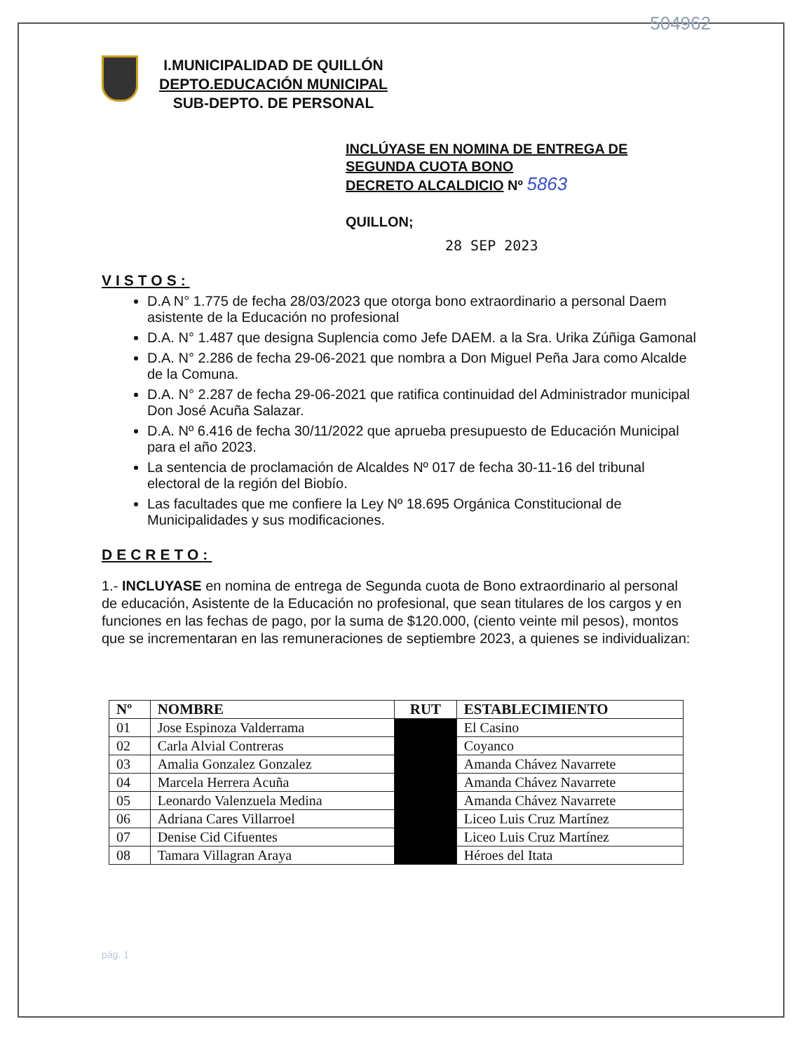504962
I.MUNICIPALIDAD DE QUILLÓN
DEPTO.EDUCACIÓN MUNICIPAL
SUB-DEPTO. DE PERSONAL
INCLÚYASE EN NOMINA DE ENTREGA DE
SEGUNDA CUOTA BONO
DECRETO ALCALDICIO Nº 5863
QUILLON;
28 SEP 2023
VISTOS:
D.A N° 1.775 de fecha 28/03/2023 que otorga bono extraordinario a personal Daem asistente de la Educación no profesional
D.A. N° 1.487 que designa Suplencia como Jefe DAEM. a la Sra. Urika Zúñiga Gamonal
D.A. N° 2.286 de fecha 29-06-2021 que nombra a Don Miguel Peña Jara como Alcalde de la Comuna.
D.A. N° 2.287 de fecha 29-06-2021 que ratifica continuidad del Administrador municipal Don José Acuña Salazar.
D.A. Nº 6.416 de fecha 30/11/2022 que aprueba presupuesto de Educación Municipal para el año 2023.
La sentencia de proclamación de Alcaldes Nº 017 de fecha 30-11-16 del tribunal electoral de la región del Biobío.
Las facultades que me confiere la Ley Nº 18.695 Orgánica Constitucional de Municipalidades y sus modificaciones.
DECRETO:
1.- INCLUYASE en nomina de entrega de Segunda cuota de Bono extraordinario al personal de educación, Asistente de la Educación no profesional, que sean titulares de los cargos y en funciones en las fechas de pago, por la suma de $120.000, (ciento veinte mil pesos), montos que se incrementaran en las remuneraciones de septiembre 2023, a quienes se individualizan:
| Nº | NOMBRE | RUT | ESTABLECIMIENTO |
| --- | --- | --- | --- |
| 01 | Jose Espinoza Valderrama | | El Casino |
| 02 | Carla Alvial Contreras | | Coyanco |
| 03 | Amalia Gonzalez Gonzalez | | Amanda Chávez Navarrete |
| 04 | Marcela Herrera Acuña | | Amanda Chávez Navarrete |
| 05 | Leonardo Valenzuela Medina | | Amanda Chávez Navarrete |
| 06 | Adriana Cares Villarroel | | Liceo Luis Cruz Martínez |
| 07 | Denise Cid Cifuentes | | Liceo Luis Cruz Martínez |
| 08 | Tamara Villagran Araya | | Héroes del Itata |
pág. 1